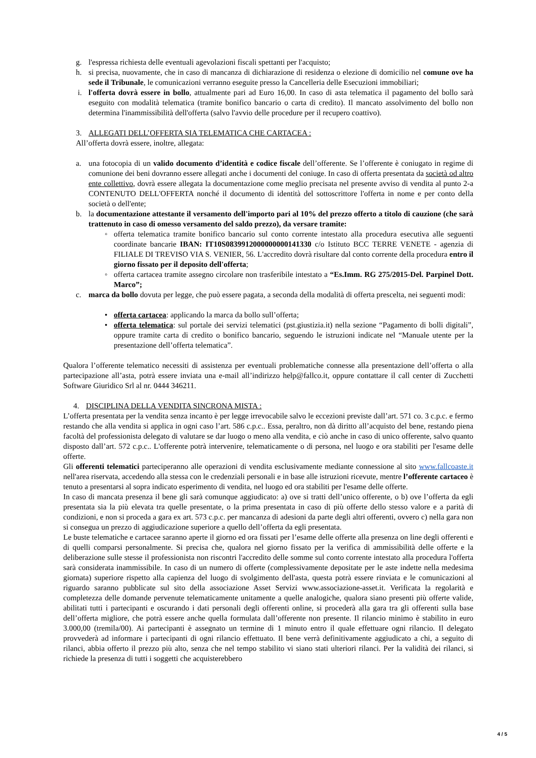g. l'espressa richiesta delle eventuali agevolazioni fiscali spettanti per l'acquisto;
h. si precisa, nuovamente, che in caso di mancanza di dichiarazione di residenza o elezione di domicilio nel comune ove ha sede il Tribunale, le comunicazioni verranno eseguite presso la Cancelleria delle Esecuzioni immobiliari;
i. l'offerta dovrà essere in bollo, attualmente pari ad Euro 16,00. In caso di asta telematica il pagamento del bollo sarà eseguito con modalità telematica (tramite bonifico bancario o carta di credito). Il mancato assolvimento del bollo non determina l'inammissibilità dell'offerta (salvo l'avvio delle procedure per il recupero coattivo).
3. ALLEGATI DELL’OFFERTA SIA TELEMATICA CHE CARTACEA :
All’offerta dovrà essere, inoltre, allegata:
a. una fotocopia di un valido documento d’identità e codice fiscale dell’offerente. Se l’offerente è coniugato in regime di comunione dei beni dovranno essere allegati anche i documenti del coniuge. In caso di offerta presentata da società od altro ente collettivo, dovrà essere allegata la documentazione come meglio precisata nel presente avviso di vendita al punto 2-a CONTENUTO DELL'OFFERTA nonché il documento di identità del sottoscrittore l'offerta in nome e per conto della società o dell'ente;
b. la documentazione attestante il versamento dell'importo pari al 10% del prezzo offerto a titolo di cauzione (che sarà trattenuto in caso di omesso versamento del saldo prezzo), da versare tramite:
◦ offerta telematica tramite bonifico bancario sul conto corrente intestato alla procedura esecutiva alle seguenti coordinate bancarie IBAN: IT10S0839912000000000141330 c/o Istituto BCC TERRE VENETE - agenzia di FILIALE DI TREVISO VIA S. VENIER, 56. L'accredito dovrà risultare dal conto corrente della procedura entro il giorno fissato per il deposito dell'offerta;
◦ offerta cartacea tramite assegno circolare non trasferibile intestato a “Es.Imm. RG 275/2015-Del. Parpinel Dott. Marco”;
c. marca da bollo dovuta per legge, che può essere pagata, a seconda della modalità di offerta prescelta, nei seguenti modi:
• offerta cartacea: applicando la marca da bollo sull’offerta;
• offerta telematica: sul portale dei servizi telematici (pst.giustizia.it) nella sezione “Pagamento di bolli digitali”, oppure tramite carta di credito o bonifico bancario, seguendo le istruzioni indicate nel “Manuale utente per la presentazione dell’offerta telematica”.
Qualora l’offerente telematico necessiti di assistenza per eventuali problematiche connesse alla presentazione dell’offerta o alla partecipazione all’asta, potrà essere inviata una e-mail all’indirizzo help@fallco.it, oppure contattare il call center di Zucchetti Software Giuridico Srl al nr. 0444 346211.
4. DISCIPLINA DELLA VENDITA SINCRONA MISTA :
L’offerta presentata per la vendita senza incanto è per legge irrevocabile salvo le eccezioni previste dall’art. 571 co. 3 c.p.c. e fermo restando che alla vendita si applica in ogni caso l’art. 586 c.p.c.. Essa, peraltro, non dà diritto all’acquisto del bene, restando piena facoltà del professionista delegato di valutare se dar luogo o meno alla vendita, e ciò anche in caso di unico offerente, salvo quanto disposto dall’art. 572 c.p.c.. L'offerente potrà intervenire, telematicamente o di persona, nel luogo e ora stabiliti per l'esame delle offerte.
Gli offerenti telematici parteciperanno alle operazioni di vendita esclusivamente mediante connessione al sito www.fallcoaste.it nell'area riservata, accedendo alla stessa con le credenziali personali e in base alle istruzioni ricevute, mentre l’offerente cartaceo è tenuto a presentarsi al sopra indicato esperimento di vendita, nel luogo ed ora stabiliti per l'esame delle offerte.
In caso di mancata presenza il bene gli sarà comunque aggiudicato: a) ove si tratti dell’unico offerente, o b) ove l’offerta da egli presentata sia la più elevata tra quelle presentate, o la prima presentata in caso di più offerte dello stesso valore e a parità di condizioni, e non si proceda a gara ex art. 573 c.p.c. per mancanza di adesioni da parte degli altri offerenti, ovvero c) nella gara non si consegua un prezzo di aggiudicazione superiore a quello dell’offerta da egli presentata.
Le buste telematiche e cartacee saranno aperte il giorno ed ora fissati per l’esame delle offerte alla presenza on line degli offerenti e di quelli comparsi personalmente. Si precisa che, qualora nel giorno fissato per la verifica di ammissibilità delle offerte e la deliberazione sulle stesse il professionista non riscontri l'accredito delle somme sul conto corrente intestato alla procedura l'offerta sarà considerata inammissibile. In caso di un numero di offerte (complessivamente depositate per le aste indette nella medesima giornata) superiore rispetto alla capienza del luogo di svolgimento dell'asta, questa potrà essere rinviata e le comunicazioni al riguardo saranno pubblicate sul sito della associazione Asset Servizi www.associazione-asset.it. Verificata la regolarità e completezza delle domande pervenute telematicamente unitamente a quelle analogiche, qualora siano presenti più offerte valide, abilitati tutti i partecipanti e oscurando i dati personali degli offerenti online, si procederà alla gara tra gli offerenti sulla base dell’offerta migliore, che potrà essere anche quella formulata dall’offerente non presente. Il rilancio minimo è stabilito in euro 3.000,00 (tremila/00). Ai partecipanti è assegnato un termine di 1 minuto entro il quale effettuare ogni rilancio. Il delegato provvederà ad informare i partecipanti di ogni rilancio effettuato. Il bene verrà definitivamente aggiudicato a chi, a seguito di rilanci, abbia offerto il prezzo più alto, senza che nel tempo stabilito vi siano stati ulteriori rilanci. Per la validità dei rilanci, si richiede la presenza di tutti i soggetti che acquisterebbero
4 / 5